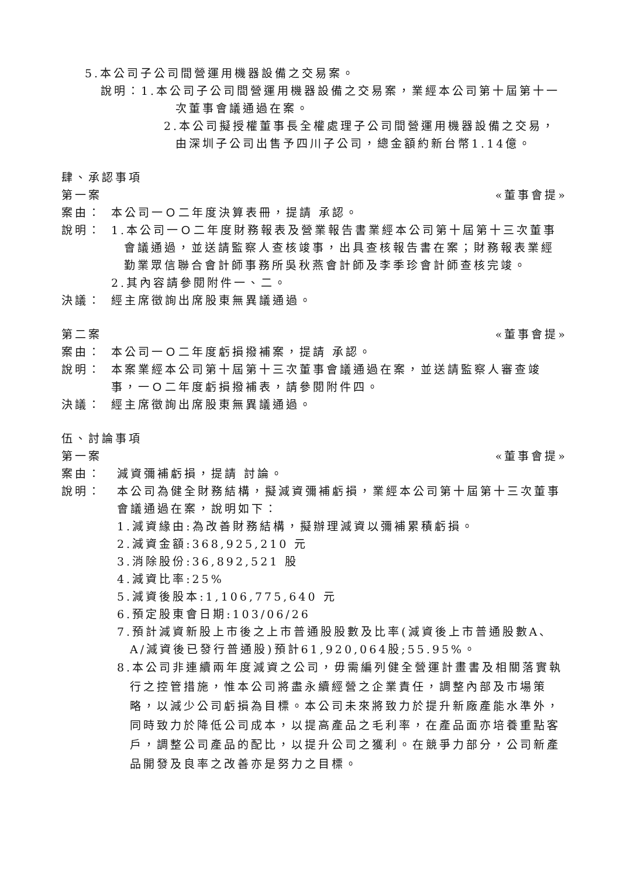5.本公司子公司間營運用機器設備之交易案。
說明：1.本公司子公司間營運用機器設備之交易案，業經本公司第十屆第十一次董事會議通過在案。
2.本公司擬授權董事長全權處理子公司間營運用機器設備之交易，由深圳子公司出售予四川子公司，總金額約新台幣1.14億。
肆、承認事項
第一案 «董事會提»
案由： 本公司一Ｏ二年度決算表冊，提請 承認。
說明： 1.本公司一Ｏ二年度財務報表及營業報告書業經本公司第十屆第十三次董事會議通過，並送請監察人查核竣事，出具查核報告書在案；財務報表業經勤業眾信聯合會計師事務所吳秋燕會計師及李季珍會計師查核完竣。
2.其內容請參閱附件一、二。
決議： 經主席徵詢出席股東無異議通過。
第二案 «董事會提»
案由： 本公司一Ｏ二年度虧損撥補案，提請 承認。
說明： 本案業經本公司第十屆第十三次董事會議通過在案，並送請監察人審查竣事，一Ｏ二年度虧損撥補表，請參閱附件四。
決議： 經主席徵詢出席股東無異議通過。
伍、討論事項
第一案 «董事會提»
案由： 減資彌補虧損，提請 討論。
說明： 本公司為健全財務結構，擬減資彌補虧損，業經本公司第十屆第十三次董事會議通過在案，說明如下：
1.減資緣由:為改善財務結構，擬辦理減資以彌補累積虧損。
2.減資金額:368,925,210 元
3.消除股份:36,892,521 股
4.減資比率:25%
5.減資後股本:1,106,775,640 元
6.預定股東會日期:103/06/26
7.預計減資新股上市後之上市普通股股數及比率(減資後上市普通股數A、A/減資後已發行普通股)預計61,920,064股;55.95%。
8.本公司非連續兩年度減資之公司，毋需編列健全營運計畫書及相關落實執行之控管措施，惟本公司將盡永續經營之企業責任，調整內部及市場策略，以減少公司虧損為目標。本公司未來將致力於提升新廠產能水準外，同時致力於降低公司成本，以提高產品之毛利率，在產品面亦培養重點客戶，調整公司產品的配比，以提升公司之獲利。在競爭力部分，公司新產品開發及良率之改善亦是努力之目標。